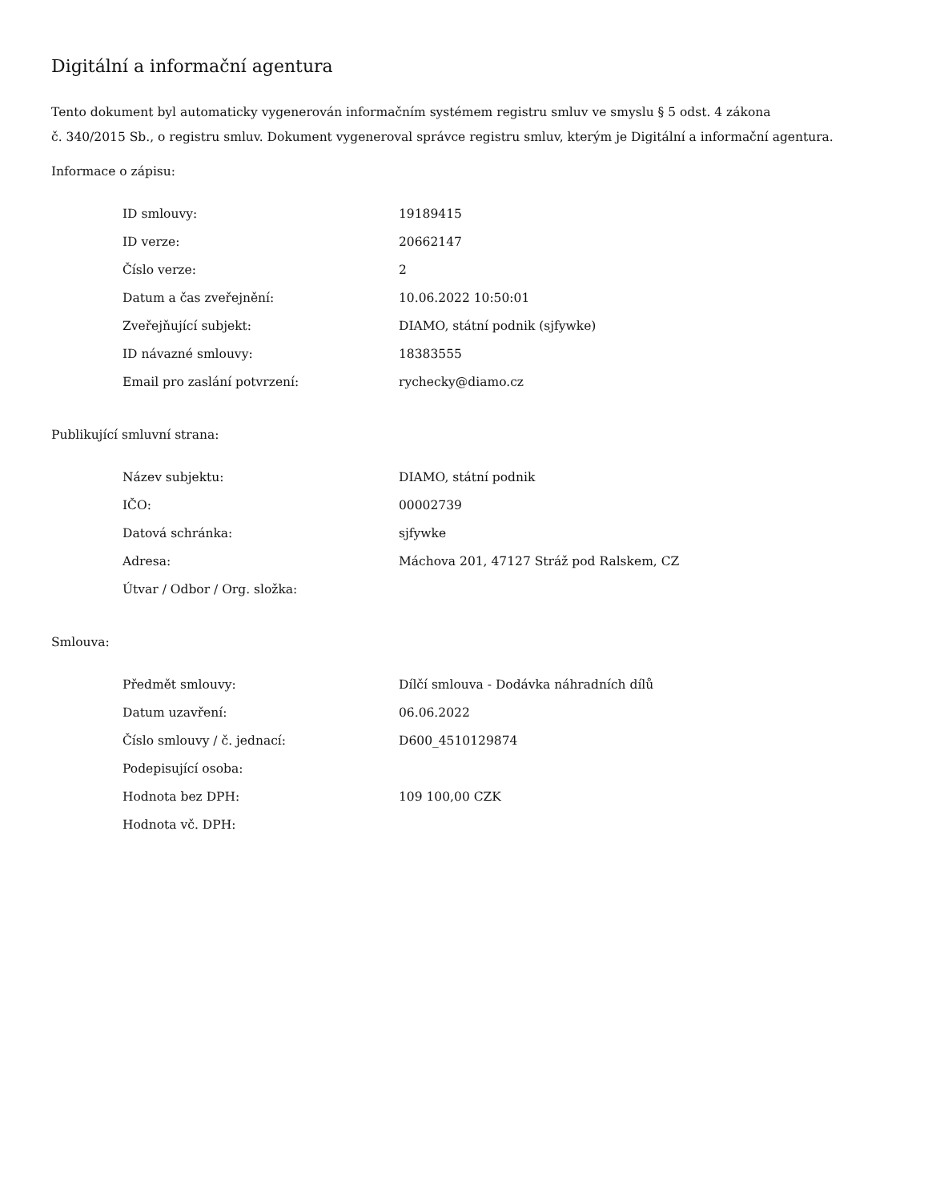Digitální a informační agentura
Tento dokument byl automaticky vygenerován informačním systémem registru smluv ve smyslu § 5 odst. 4 zákona
č. 340/2015 Sb., o registru smluv. Dokument vygeneroval správce registru smluv, kterým je Digitální a informační agentura.
Informace o zápisu:
| ID smlouvy: | 19189415 |
| ID verze: | 20662147 |
| Číslo verze: | 2 |
| Datum a čas zveřejnění: | 10.06.2022 10:50:01 |
| Zveřejňující subjekt: | DIAMO, státní podnik (sjfywke) |
| ID návazné smlouvy: | 18383555 |
| Email pro zaslání potvrzení: | rychecky@diamo.cz |
Publikující smluvní strana:
| Název subjektu: | DIAMO, státní podnik |
| IČO: | 00002739 |
| Datová schránka: | sjfywke |
| Adresa: | Máchova 201, 47127 Stráž pod Ralskem, CZ |
| Útvar / Odbor / Org. složka: | |
Smlouva:
| Předmět smlouvy: | Dílčí smlouva - Dodávka náhradních dílů |
| Datum uzavření: | 06.06.2022 |
| Číslo smlouvy / č. jednací: | D600_4510129874 |
| Podepisující osoba: | |
| Hodnota bez DPH: | 109 100,00 CZK |
| Hodnota vč. DPH: | |